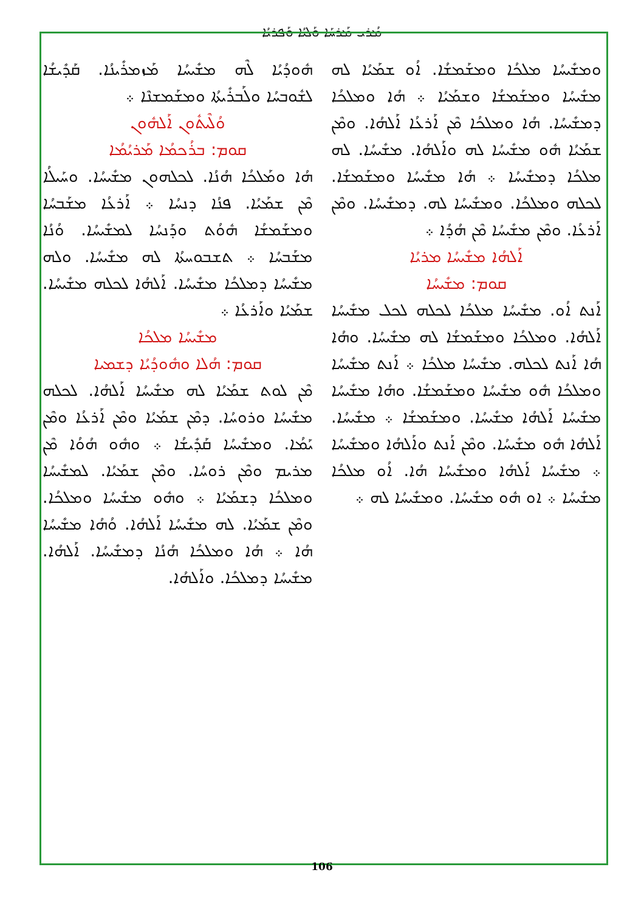ܡܳܪܝ ܡܰܪܚܰܐ ܘܰܠܝܳܐ ܘܰܦܪܝܳܐ
ܗܽܘܕܳܝܳܐ ܠܶܗ ܡܫܺܝܚܳܐ ܡܰܙܡܪܺܝܢܳܐ. ܩܰܕܺܝܫܳܐ ܠܫܽܘܒܚܳܐ ܘܠܰܒܪܺܝܬܳܐ ܘܡܫܰܡܫܢܶܐ ܀
ܘܳܠܶܝܬܽܘܢ ܐܰܠܗܽܘܢ
ܩܘܡ: ܒܪܳܟܡܳܐ ܡܰܪܝܳܡܳܐ
ܗܳܐ ܘܡܰܠܟܳܐ ܗܳܢܳܐ. ܠܟܠܗܘܢ ܡܫܺܝܚܳܐ. ܘܚܰܝܠܳܐ ܡܶܢ ܫܡܰܝܳܐ. ܦܢܳܐ ܕܢܚܳܐ ܀ ܐܰܪܥܳܐ ܡܫܰܒܚܳܐ ܘܡܫܰܡܫܳܐ ܗܽܘܳܬ ܘܕܰܢܚܳܐ ܠܡܫܺܝܚܳܐ. ܘܳܢܳܐ ܡܫܰܒܚܳܐ ܀ ܬܫܒܘܚܬܳܐ ܠܗ ܡܫܺܝܚܳܐ. ܘܠܗ ܡܫܺܝܚܳܐ ܕܡܠܟܳܐ ܡܫܺܝܚܳܐ. ܐܰܠܗܳܐ ܠܟܠܗ ܡܫܺܝܚܳܐ. ܫܡܰܝܳܐ ܘܐܰܪܥܳܐ ܀
ܡܫܺܝܚܳܐ ܡܠܟܳܐ
ܩܘܡ: ܗܳܠܐ ܘܗܽܘܕܳܝܳܐ ܕܫܡܝܐ
ܡܶܢ ܠܘܬ ܫܡܰܝܳܐ ܠܗ ܡܫܺܝܚܳܐ ܐܰܠܗܳܐ. ܠܟܠܗ ܡܫܺܝܚܳܐ ܘܪܘܚܳܐ. ܕܡܶܢ ܫܡܰܝܳܐ ܘܡܶܢ ܐܰܪܥܳܐ ܘܡܶܢ ܝܰܡܳܐ. ܘܡܫܺܝܚܳܐ ܩܰܕܺܝܫܳܐ ܀ ܘܗܽܘ ܗܳܘܳܐ ܡܶܢ ܡܪܝܡ ܘܡܶܢ ܪܘܚܳܐ. ܘܡܶܢ ܫܡܰܝܳܐ. ܠܡܫܺܝܚܳܐ ܘܡܠܟܳܐ ܕܫܡܰܝܳܐ ܀ ܘܗܽܘ ܡܫܺܝܚܳܐ ܘܡܠܟܳܐ. ܘܡܶܢ ܫܡܰܝܳܐ. ܠܗ ܡܫܺܝܚܳܐ ܐܰܠܗܳܐ. ܘܳܗܳܐ ܡܫܺܝܚܳܐ ܗܳܐ ܀ ܗܳܐ ܘܡܠܟܳܐ ܗܳܢܳܐ ܕܡܫܺܝܚܳܐ. ܐܰܠܗܳܐ. ܡܫܺܝܚܳܐ ܕܡܠܟܳܐ. ܘܐܰܠܗܳܐ.
ܘܡܫܺܝܚܳܐ ܡܠܟܳܐ ܘܡܫܰܡܫܳܐ. ܐܳܘ ܫܡܰܝܳܐ ܠܗ ܡܫܺܝܚܳܐ ܘܡܫܰܡܫܳܐ ܘܫܡܰܝܳܐ ܀ ܗܳܐ ܘܡܠܟܳܐ ܕܡܫܺܝܚܳܐ. ܗܳܐ ܘܡܠܟܳܐ ܡܶܢ ܐܰܪܥܳܐ ܐܰܠܗܳܐ. ܘܡܶܢ ܫܡܰܝܳܐ ܗܽܘ ܡܫܺܝܚܳܐ ܠܗ ܘܐܰܠܗܳܐ. ܡܫܺܝܚܳܐ. ܠܗ ܡܠܟܳܐ ܕܡܫܺܝܚܳܐ ܀ ܗܳܐ ܡܫܺܝܚܳܐ ܘܡܫܰܡܫܳܐ. ܠܟܠܗ ܘܡܠܟܳܐ. ܘܡܫܺܝܚܳܐ ܠܗ. ܕܡܫܺܝܚܳܐ. ܘܡܶܢ ܐܰܪܥܳܐ. ܘܡܶܢ ܡܫܺܝܚܳܐ ܡܶܢ ܗܳܕܳܐ ܀
ܐܰܠܗܳܐ ܡܫܺܝܚܳܐ ܡܪܝܳܐ
ܩܘܡ: ܡܫܺܝܚܳܐ
ܐܰܢܬ ܐܳܘ. ܡܫܺܝܚܳܐ ܡܠܟܳܐ ܠܟܠܗ ܠܟܠ ܡܫܺܝܚܳܐ ܐܰܠܗܳܐ. ܘܡܠܟܳܐ ܘܡܫܰܡܫܳܐ ܠܗ ܡܫܺܝܚܳܐ. ܘܗܳܐ ܗܳܐ ܐܰܢܬ ܠܟܠܗ. ܡܫܺܝܚܳܐ ܡܠܟܳܐ ܀ ܐܰܢܬ ܡܫܺܝܚܳܐ ܘܡܠܟܳܐ ܗܽܘ ܡܫܺܝܚܳܐ ܘܡܫܰܡܫܳܐ. ܘܗܳܐ ܡܫܺܝܚܳܐ ܡܫܺܝܚܳܐ ܐܰܠܗܳܐ ܡܫܺܝܚܳܐ. ܘܡܫܰܡܫܳܐ ܀ ܡܫܺܝܚܳܐ. ܐܰܠܗܳܐ ܗܽܘ ܡܫܺܝܚܳܐ. ܘܡܶܢ ܐܰܢܬ ܘܐܰܠܗܳܐ ܘܡܫܺܝܚܳܐ ܀ ܡܫܺܝܚܳܐ ܐܰܠܗܳܐ ܘܡܫܺܝܚܳܐ ܗܳܐ. ܐܳܘ ܡܠܟܳܐ ܡܫܺܝܚܳܐ ܀ ܐܘ ܗܽܘ ܡܫܺܝܚܳܐ. ܘܡܫܺܝܚܳܐ ܠܗ ܀
106